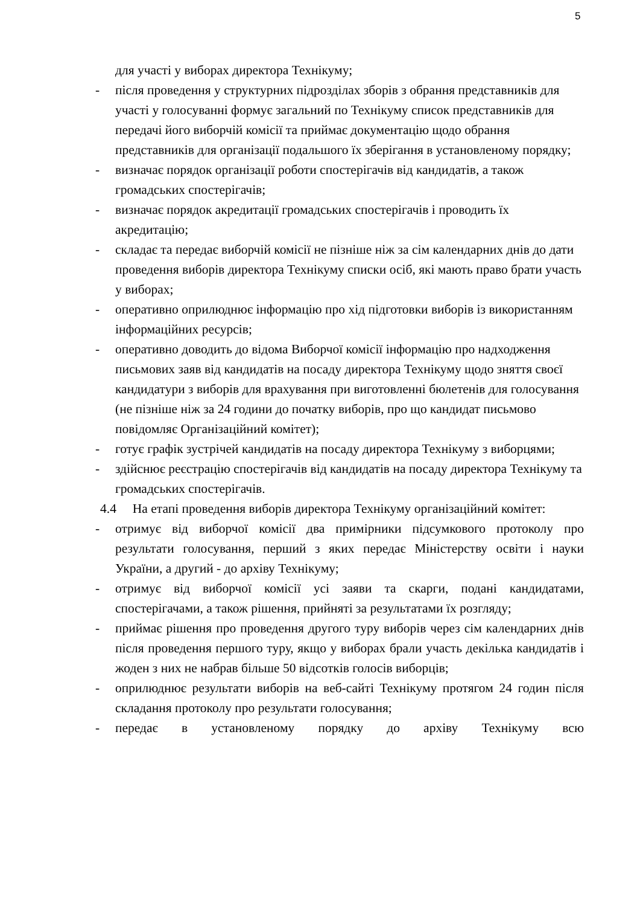5
для участі у виборах директора Технікуму;
- після проведення у структурних підрозділах зборів з обрання представників для участі у голосуванні формує загальний по Технікуму список представників для передачі його виборчій комісії та приймає документацію щодо обрання представників для організації подальшого їх зберігання в установленому порядку;
- визначає порядок організації роботи спостерігачів від кандидатів, а також громадських спостерігачів;
- визначає порядок акредитації громадських спостерігачів і проводить їх акредитацію;
- складає та передає виборчій комісії не пізніше ніж за сім календарних днів до дати проведення виборів директора Технікуму списки осіб, які мають право брати участь у виборах;
- оперативно оприлюднює інформацію про хід підготовки виборів із використанням інформаційних ресурсів;
- оперативно доводить до відома Виборчої комісії інформацію про надходження письмових заяв від кандидатів на посаду директора Технікуму щодо зняття своєї кандидатури з виборів для врахування при виготовленні бюлетенів для голосування (не пізніше ніж за 24 години до початку виборів, про що кандидат письмово повідомляє Організаційний комітет);
- готує графік зустрічей кандидатів на посаду директора Технікуму з виборцями;
- здійснює реєстрацію спостерігачів від кандидатів на посаду директора Технікуму та громадських спостерігачів.
4.4 На етапі проведення виборів директора Технікуму організаційний комітет:
- отримує від виборчої комісії два примірники підсумкового протоколу про результати голосування, перший з яких передає Міністерству освіти і науки України, а другий - до архіву Технікуму;
- отримує від виборчої комісії усі заяви та скарги, подані кандидатами, спостерігачами, а також рішення, прийняті за результатами їх розгляду;
- приймає рішення про проведення другого туру виборів через сім календарних днів після проведення першого туру, якщо у виборах брали участь декілька кандидатів і жоден з них не набрав більше 50 відсотків голосів виборців;
- оприлюднює результати виборів на веб-сайті Технікуму протягом 24 годин після складання протоколу про результати голосування;
- передає в установленому порядку до архіву Технікуму всю